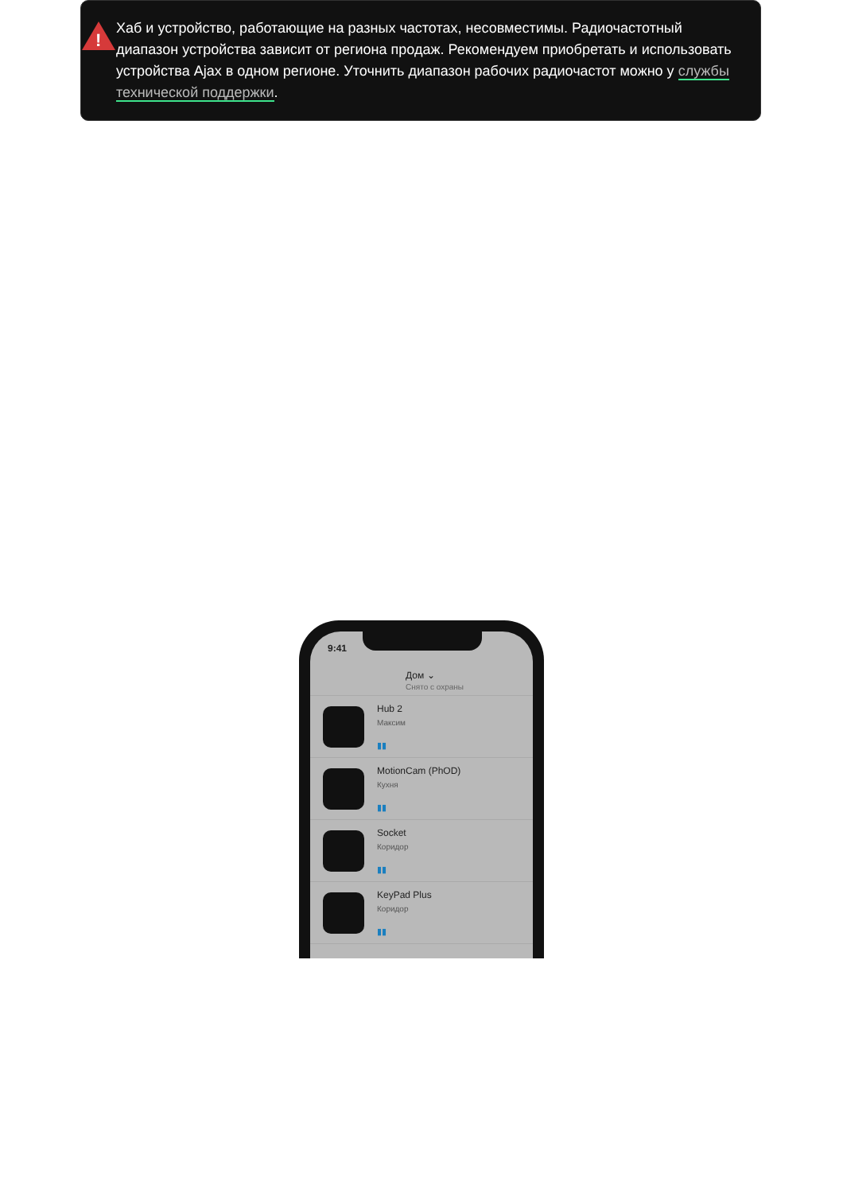!
Хаб и устройство, работающие на разных частотах, несовместимы. Радиочастотный диапазон устройства зависит от региона продаж. Рекомендуем приобретать и использовать устройства Ajax в одном регионе. Уточнить диапазон рабочих радиочастот можно у службы технической поддержки.
9:41
Дом ⌄
Снято с охраны
Hub 2
Максим
▮▮
MotionCam (PhOD)
Кухня
▮▮
Socket
Коридор
▮▮
KeyPad Plus
Коридор
▮▮